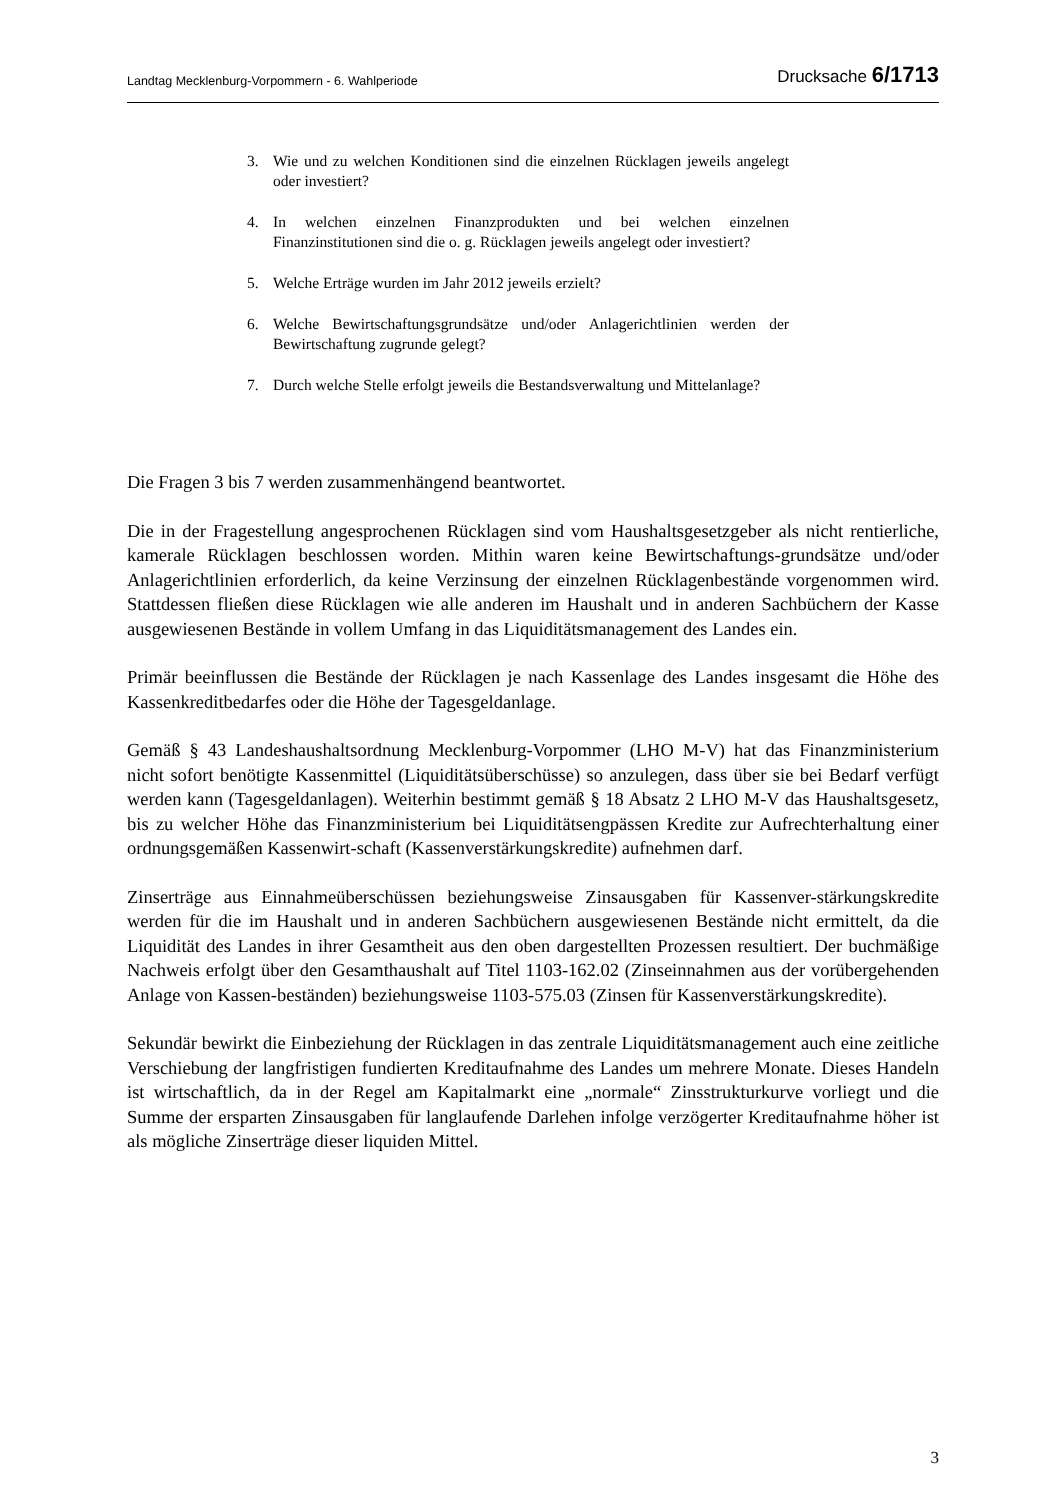Landtag Mecklenburg-Vorpommern - 6. Wahlperiode Drucksache 6/1713
3. Wie und zu welchen Konditionen sind die einzelnen Rücklagen jeweils angelegt oder investiert?
4. In welchen einzelnen Finanzprodukten und bei welchen einzelnen Finanzinstitutionen sind die o. g. Rücklagen jeweils angelegt oder investiert?
5. Welche Erträge wurden im Jahr 2012 jeweils erzielt?
6. Welche Bewirtschaftungsgrundsätze und/oder Anlagerichtlinien werden der Bewirtschaftung zugrunde gelegt?
7. Durch welche Stelle erfolgt jeweils die Bestandsverwaltung und Mittelanlage?
Die Fragen 3 bis 7 werden zusammenhängend beantwortet.
Die in der Fragestellung angesprochenen Rücklagen sind vom Haushaltsgesetzgeber als nicht rentierliche, kamerale Rücklagen beschlossen worden. Mithin waren keine Bewirtschaftungs-grundsätze und/oder Anlagerichtlinien erforderlich, da keine Verzinsung der einzelnen Rücklagenbestände vorgenommen wird. Stattdessen fließen diese Rücklagen wie alle anderen im Haushalt und in anderen Sachbüchern der Kasse ausgewiesenen Bestände in vollem Umfang in das Liquiditätsmanagement des Landes ein.
Primär beeinflussen die Bestände der Rücklagen je nach Kassenlage des Landes insgesamt die Höhe des Kassenkreditbedarfes oder die Höhe der Tagesgeldanlage.
Gemäß § 43 Landeshaushaltsordnung Mecklenburg-Vorpommer (LHO M-V) hat das Finanzministerium nicht sofort benötigte Kassenmittel (Liquiditätsüberschüsse) so anzulegen, dass über sie bei Bedarf verfügt werden kann (Tagesgeldanlagen). Weiterhin bestimmt gemäß § 18 Absatz 2 LHO M-V das Haushaltsgesetz, bis zu welcher Höhe das Finanzministerium bei Liquiditätsengpässen Kredite zur Aufrechterhaltung einer ordnungsgemäßen Kassenwirt-schaft (Kassenverstärkungskredite) aufnehmen darf.
Zinserträge aus Einnahmeüberschüssen beziehungsweise Zinsausgaben für Kassenver-stärkungskredite werden für die im Haushalt und in anderen Sachbüchern ausgewiesenen Bestände nicht ermittelt, da die Liquidität des Landes in ihrer Gesamtheit aus den oben dargestellten Prozessen resultiert. Der buchmäßige Nachweis erfolgt über den Gesamthaushalt auf Titel 1103-162.02 (Zinseinnahmen aus der vorübergehenden Anlage von Kassen-beständen) beziehungsweise 1103-575.03 (Zinsen für Kassenverstärkungskredite).
Sekundär bewirkt die Einbeziehung der Rücklagen in das zentrale Liquiditätsmanagement auch eine zeitliche Verschiebung der langfristigen fundierten Kreditaufnahme des Landes um mehrere Monate. Dieses Handeln ist wirtschaftlich, da in der Regel am Kapitalmarkt eine „normale“ Zinsstrukturkurve vorliegt und die Summe der ersparten Zinsausgaben für langlaufende Darlehen infolge verzögerter Kreditaufnahme höher ist als mögliche Zinserträge dieser liquiden Mittel.
3